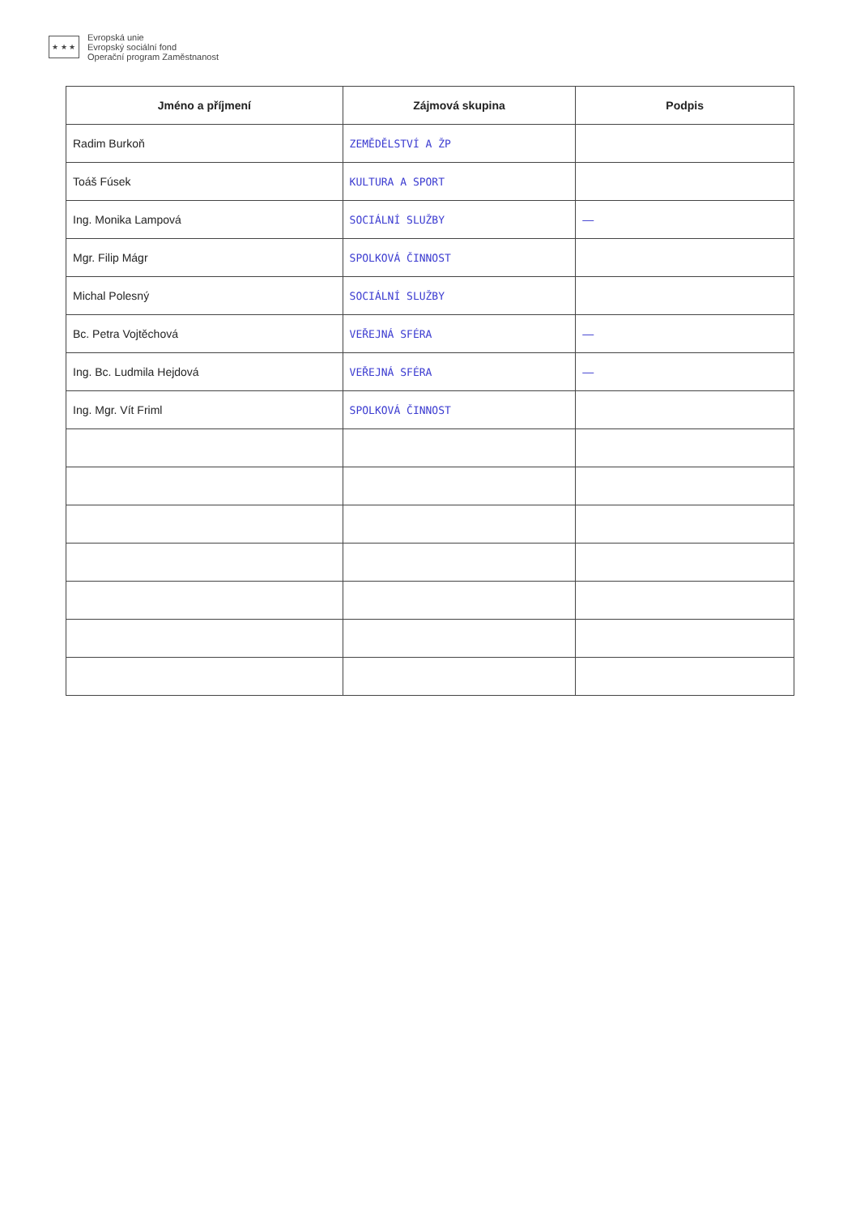★ ★ ★
Evropská unie
Evropský sociální fond
Operační program Zaměstnanost
| Jméno a příjmení | Zájmová skupina | Podpis |
| --- | --- | --- |
| Radim Burkoň | ZEMĚDĚLSTVÍ A ŽP | |
| Toáš Fúsek | KULTURA A SPORT | |
| Ing. Monika Lampová | SOCIÁLNÍ SLUŽBY | — |
| Mgr. Filip Mágr | SPOLKOVÁ ČINNOST | |
| Michal Polesný | SOCIÁLNÍ SLUŽBY | |
| Bc. Petra Vojtěchová | VEŘEJNÁ SFÉRA | — |
| Ing. Bc. Ludmila Hejdová | VEŘEJNÁ SFÉRA | — |
| Ing. Mgr. Vít Friml | SPOLKOVÁ ČINNOST | |